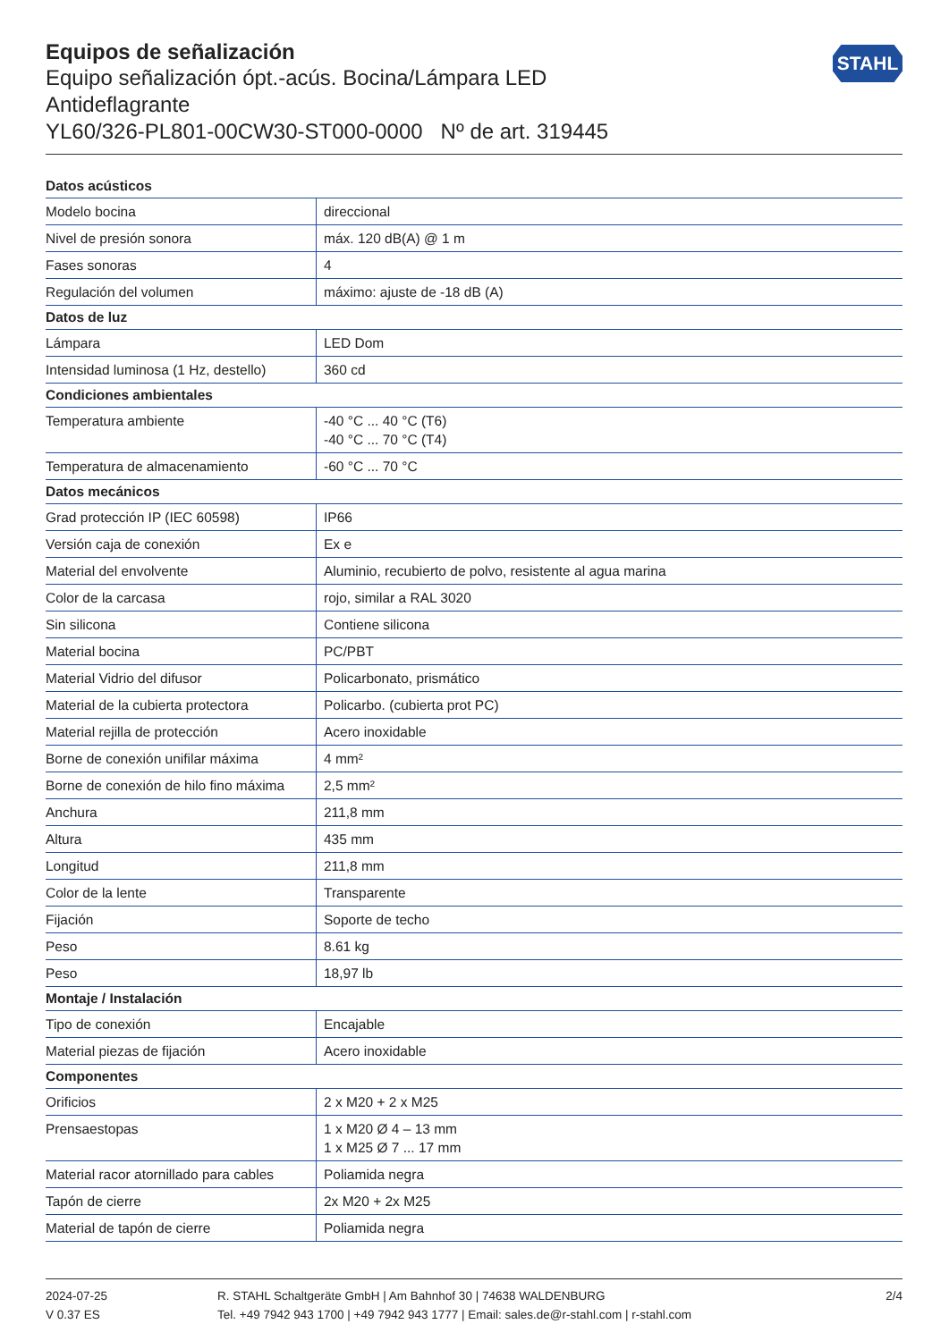STAHL
Equipos de señalización
Equipo señalización ópt.-acús. Bocina/Lámpara LED
Antideflagrante
YL60/326-PL801-00CW30-ST000-0000 Nº de art. 319445
| Datos acústicos | |
| --- | --- |
| Modelo bocina | direccional |
| Nivel de presión sonora | máx. 120 dB(A) @ 1 m |
| Fases sonoras | 4 |
| Regulación del volumen | máximo: ajuste de -18 dB (A) |
| Datos de luz | |
| Lámpara | LED Dom |
| Intensidad luminosa (1 Hz, destello) | 360 cd |
| Condiciones ambientales | |
| Temperatura ambiente | -40 °C ... 40 °C (T6) -40 °C ... 70 °C (T4) |
| Temperatura de almacenamiento | -60 °C ... 70 °C |
| Datos mecánicos | |
| Grad protección IP (IEC 60598) | IP66 |
| Versión caja de conexión | Ex e |
| Material del envolvente | Aluminio, recubierto de polvo, resistente al agua marina |
| Color de la carcasa | rojo, similar a RAL 3020 |
| Sin silicona | Contiene silicona |
| Material bocina | PC/PBT |
| Material Vidrio del difusor | Policarbonato, prismático |
| Material de la cubierta protectora | Policarbo. (cubierta prot PC) |
| Material rejilla de protección | Acero inoxidable |
| Borne de conexión unifilar máxima | 4 mm² |
| Borne de conexión de hilo fino máxima | 2,5 mm² |
| Anchura | 211,8 mm |
| Altura | 435 mm |
| Longitud | 211,8 mm |
| Color de la lente | Transparente |
| Fijación | Soporte de techo |
| Peso | 8.61 kg |
| Peso | 18,97 lb |
| Montaje / Instalación | |
| Tipo de conexión | Encajable |
| Material piezas de fijación | Acero inoxidable |
| Componentes | |
| Orificios | 2 x M20 + 2 x M25 |
| Prensaestopas | 1 x M20 Ø 4 – 13 mm 1 x M25 Ø 7 ... 17 mm |
| Material racor atornillado para cables | Poliamida negra |
| Tapón de cierre | 2x M20 + 2x M25 |
| Material de tapón de cierre | Poliamida negra |
2024-07-25
V 0.37 ES
R. STAHL Schaltgeräte GmbH | Am Bahnhof 30 | 74638 WALDENBURG
Tel. +49 7942 943 1700 | +49 7942 943 1777 | Email: sales.de@r-stahl.com | r-stahl.com
2/4